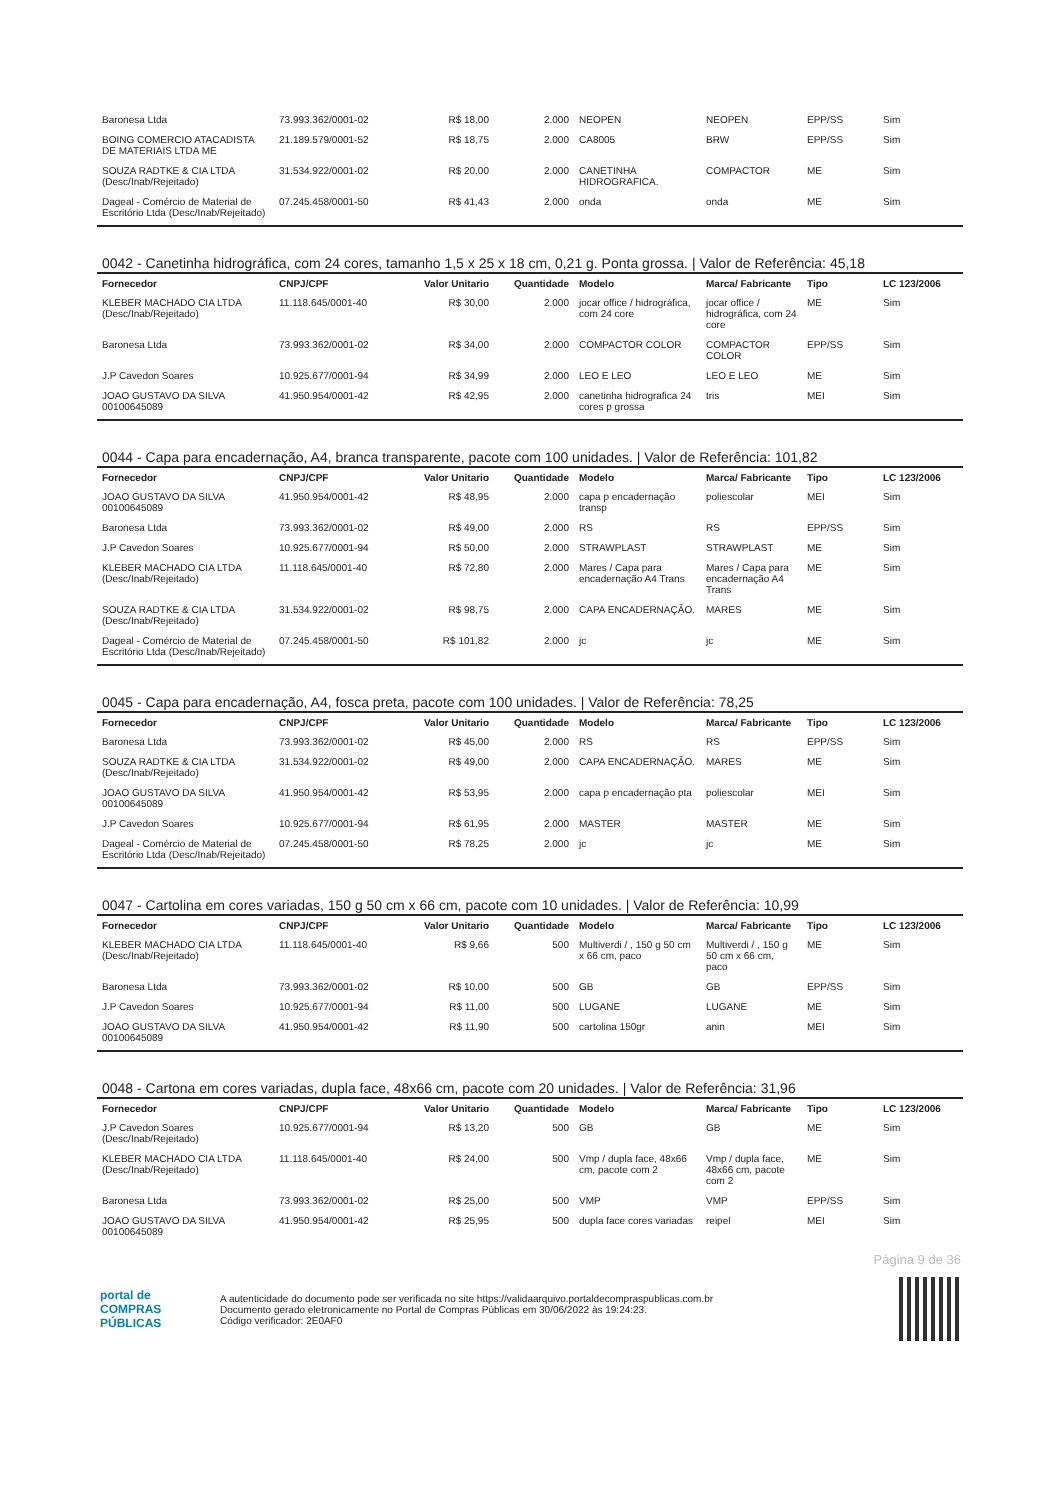| Baronesa Ltda | 73.993.362/0001-02 | R$ 18,00 | 2.000 | NEOPEN | NEOPEN | EPP/SS | Sim |
| BOING COMERCIO ATACADISTA DE MATERIAIS LTDA ME | 21.189.579/0001-52 | R$ 18,75 | 2.000 | CA8005 | BRW | EPP/SS | Sim |
| SOUZA RADTKE & CIA LTDA (Desc/Inab/Rejeitado) | 31.534.922/0001-02 | R$ 20,00 | 2.000 | CANETINHA HIDROGRAFICA. | COMPACTOR | ME | Sim |
| Dageal - Comércio de Material de Escritório Ltda (Desc/Inab/Rejeitado) | 07.245.458/0001-50 | R$ 41,43 | 2.000 | onda | onda | ME | Sim |
0042 - Canetinha hidrográfica, com 24 cores, tamanho 1,5 x 25 x 18 cm, 0,21 g. Ponta grossa. | Valor de Referência: 45,18
| Fornecedor | CNPJ/CPF | Valor Unitario | Quantidade | Modelo | Marca/ Fabricante | Tipo | LC 123/2006 |
| --- | --- | --- | --- | --- | --- | --- | --- |
| KLEBER MACHADO CIA LTDA (Desc/Inab/Rejeitado) | 11.118.645/0001-40 | R$ 30,00 | 2.000 | jocar office / hidrográfica, com 24 core | jocar office / hidrográfica, com 24 core | ME | Sim |
| Baronesa Ltda | 73.993.362/0001-02 | R$ 34,00 | 2.000 | COMPACTOR COLOR | COMPACTOR COLOR | EPP/SS | Sim |
| J.P Cavedon Soares | 10.925.677/0001-94 | R$ 34,99 | 2.000 | LEO E LEO | LEO E LEO | ME | Sim |
| JOAO GUSTAVO DA SILVA 00100645089 | 41.950.954/0001-42 | R$ 42,95 | 2.000 | canetinha hidrografica 24 cores p grossa | tris | MEI | Sim |
0044 - Capa para encadernação, A4, branca transparente, pacote com 100 unidades. | Valor de Referência: 101,82
| Fornecedor | CNPJ/CPF | Valor Unitario | Quantidade | Modelo | Marca/ Fabricante | Tipo | LC 123/2006 |
| --- | --- | --- | --- | --- | --- | --- | --- |
| JOAO GUSTAVO DA SILVA 00100645089 | 41.950.954/0001-42 | R$ 48,95 | 2.000 | capa p encadernação transp | poliescolar | MEI | Sim |
| Baronesa Ltda | 73.993.362/0001-02 | R$ 49,00 | 2.000 | RS | RS | EPP/SS | Sim |
| J.P Cavedon Soares | 10.925.677/0001-94 | R$ 50,00 | 2.000 | STRAWPLAST | STRAWPLAST | ME | Sim |
| KLEBER MACHADO CIA LTDA (Desc/Inab/Rejeitado) | 11.118.645/0001-40 | R$ 72,80 | 2.000 | Mares / Capa para encadernação A4 Trans | Mares / Capa para encadernação A4 Trans | ME | Sim |
| SOUZA RADTKE & CIA LTDA (Desc/Inab/Rejeitado) | 31.534.922/0001-02 | R$ 98,75 | 2.000 | CAPA ENCADERNAÇÃO. | MARES | ME | Sim |
| Dageal - Comércio de Material de Escritório Ltda (Desc/Inab/Rejeitado) | 07.245.458/0001-50 | R$ 101,82 | 2.000 | jc | jc | ME | Sim |
0045 - Capa para encadernação, A4, fosca preta, pacote com 100 unidades. | Valor de Referência: 78,25
| Fornecedor | CNPJ/CPF | Valor Unitario | Quantidade | Modelo | Marca/ Fabricante | Tipo | LC 123/2006 |
| --- | --- | --- | --- | --- | --- | --- | --- |
| Baronesa Ltda | 73.993.362/0001-02 | R$ 45,00 | 2.000 | RS | RS | EPP/SS | Sim |
| SOUZA RADTKE & CIA LTDA (Desc/Inab/Rejeitado) | 31.534.922/0001-02 | R$ 49,00 | 2.000 | CAPA ENCADERNAÇÃO. | MARES | ME | Sim |
| JOAO GUSTAVO DA SILVA 00100645089 | 41.950.954/0001-42 | R$ 53,95 | 2.000 | capa p encadernação pta | poliescolar | MEI | Sim |
| J.P Cavedon Soares | 10.925.677/0001-94 | R$ 61,95 | 2.000 | MASTER | MASTER | ME | Sim |
| Dageal - Comércio de Material de Escritório Ltda (Desc/Inab/Rejeitado) | 07.245.458/0001-50 | R$ 78,25 | 2.000 | jc | jc | ME | Sim |
0047 - Cartolina em cores variadas, 150 g 50 cm x 66 cm, pacote com 10 unidades. | Valor de Referência: 10,99
| Fornecedor | CNPJ/CPF | Valor Unitario | Quantidade | Modelo | Marca/ Fabricante | Tipo | LC 123/2006 |
| --- | --- | --- | --- | --- | --- | --- | --- |
| KLEBER MACHADO CIA LTDA (Desc/Inab/Rejeitado) | 11.118.645/0001-40 | R$ 9,66 | 500 | Multiverdi / , 150 g 50 cm x 66 cm, paco | Multiverdi / , 150 g 50 cm x 66 cm, paco | ME | Sim |
| Baronesa Ltda | 73.993.362/0001-02 | R$ 10,00 | 500 | GB | GB | EPP/SS | Sim |
| J.P Cavedon Soares | 10.925.677/0001-94 | R$ 11,00 | 500 | LUGANE | LUGANE | ME | Sim |
| JOAO GUSTAVO DA SILVA 00100645089 | 41.950.954/0001-42 | R$ 11,90 | 500 | cartolina 150gr | anin | MEI | Sim |
0048 - Cartona em cores variadas, dupla face, 48x66 cm, pacote com 20 unidades. | Valor de Referência: 31,96
| Fornecedor | CNPJ/CPF | Valor Unitario | Quantidade | Modelo | Marca/ Fabricante | Tipo | LC 123/2006 |
| --- | --- | --- | --- | --- | --- | --- | --- |
| J.P Cavedon Soares (Desc/Inab/Rejeitado) | 10.925.677/0001-94 | R$ 13,20 | 500 | GB | GB | ME | Sim |
| KLEBER MACHADO CIA LTDA (Desc/Inab/Rejeitado) | 11.118.645/0001-40 | R$ 24,00 | 500 | Vmp / dupla face, 48x66 cm, pacote com 2 | Vmp / dupla face, 48x66 cm, pacote com 2 | ME | Sim |
| Baronesa Ltda | 73.993.362/0001-02 | R$ 25,00 | 500 | VMP | VMP | EPP/SS | Sim |
| JOAO GUSTAVO DA SILVA 00100645089 | 41.950.954/0001-42 | R$ 25,95 | 500 | dupla face cores variadas | reipel | MEI | Sim |
Página 9 de 36
portal de
COMPRAS
PÚBLICAS
A autenticidade do documento pode ser verificada no site https://validaarquivo.portaldecompraspublicas.com.br
Documento gerado eletronicamente no Portal de Compras Públicas em 30/06/2022 às 19:24:23.
Código verificador: 2E0AF0